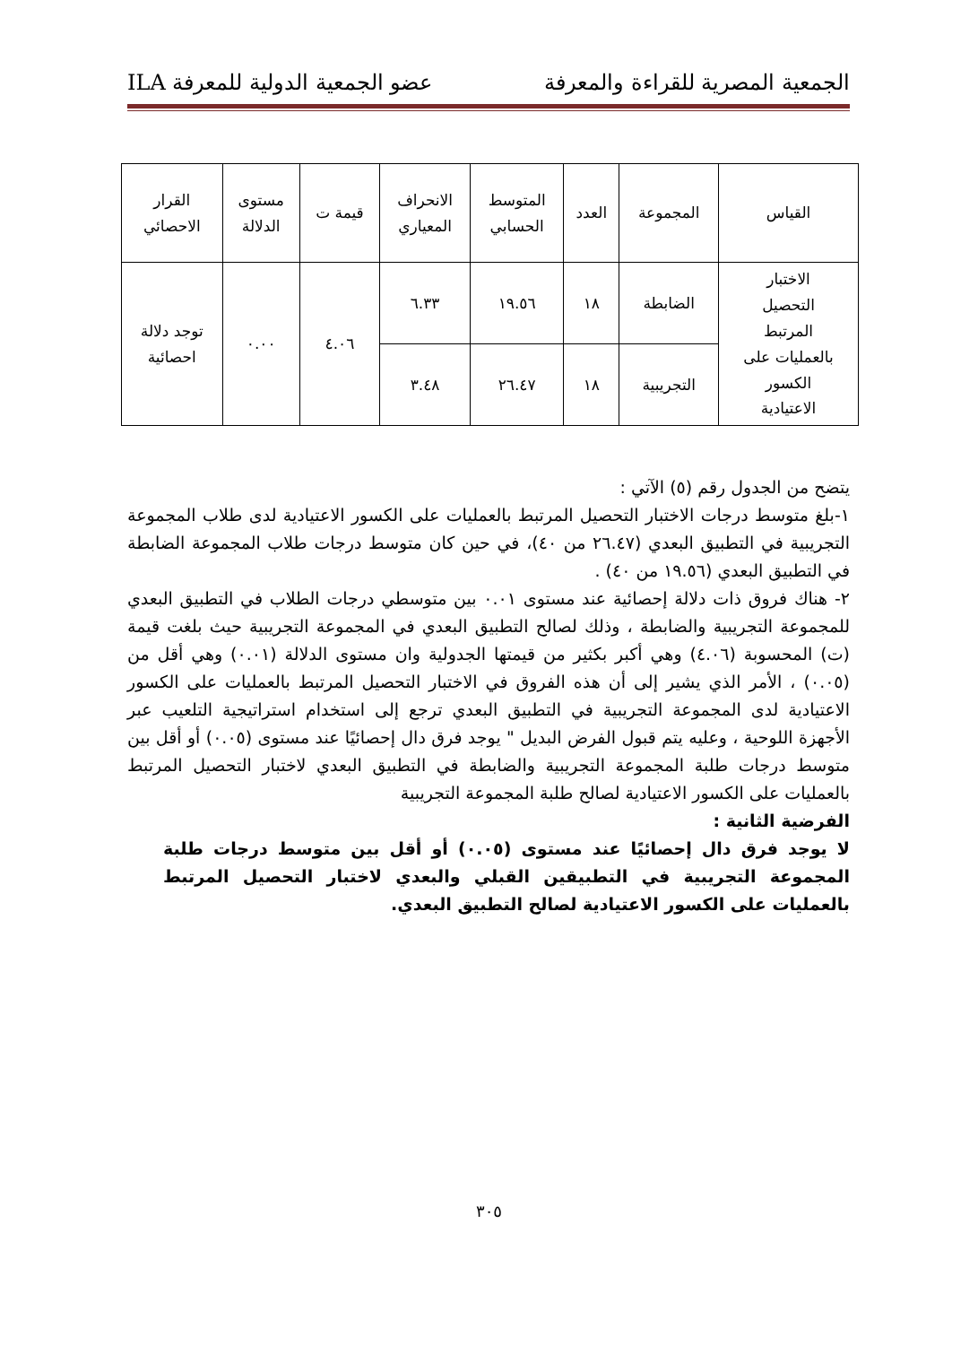الجمعية المصرية للقراءة والمعرفة عضو الجمعية الدولية للمعرفة ILA
| القياس | المجموعة | العدد | المتوسط الحسابي | الانحراف المعياري | قيمة ت | مستوى الدلالة | القرار الاحصائي |
| --- | --- | --- | --- | --- | --- | --- | --- |
| الاختبار التحصيل المرتبط بالعمليات على الكسور الاعتيادية | الضابطة | ١٨ | ١٩.٥٦ | ٦.٣٣ | ٤.٠٦ | ٠.٠٠ | توجد دلالة احصائية |
| | التجريبية | ١٨ | ٢٦.٤٧ | ٣.٤٨ | | | |
يتضح من الجدول رقم (٥) الآتي :
١-بلغ متوسط درجات الاختبار التحصيل المرتبط بالعمليات على الكسور الاعتيادية لدى طلاب المجموعة التجريبية في التطبيق البعدي (٢٦.٤٧ من ٤٠)، في حين كان متوسط درجات طلاب المجموعة الضابطة في التطبيق البعدي (١٩.٥٦ من ٤٠) .
٢- هناك فروق ذات دلالة إحصائية عند مستوى ٠.٠١ بين متوسطي درجات الطلاب في التطبيق البعدي للمجموعة التجريبية والضابطة ، وذلك لصالح التطبيق البعدي في المجموعة التجريبية حيث بلغت قيمة (ت) المحسوبة (٤.٠٦) وهي أكبر بكثير من قيمتها الجدولية وان مستوى الدلالة (٠.٠١) وهي أقل من (٠.٠٥) ، الأمر الذي يشير إلى أن هذه الفروق في الاختبار التحصيل المرتبط بالعمليات على الكسور الاعتيادية لدى المجموعة التجريبية في التطبيق البعدي ترجع إلى استخدام استراتيجية التلعيب عبر الأجهزة اللوحية ، وعليه يتم قبول الفرض البديل " يوجد فرق دال إحصائيًا عند مستوى (٠.٠٥) أو أقل بين متوسط درجات طلبة المجموعة التجريبية والضابطة في التطبيق البعدي لاختبار التحصيل المرتبط بالعمليات على الكسور الاعتيادية لصالح طلبة المجموعة التجريبية
الفرضية الثانية :
لا يوجد فرق دال إحصائيًا عند مستوى (٠.٠٥) أو أقل بين متوسط درجات طلبة المجموعة التجريبية في التطبيقين القبلي والبعدي لاختبار التحصيل المرتبط بالعمليات على الكسور الاعتيادية لصالح التطبيق البعدي.
٣٠٥